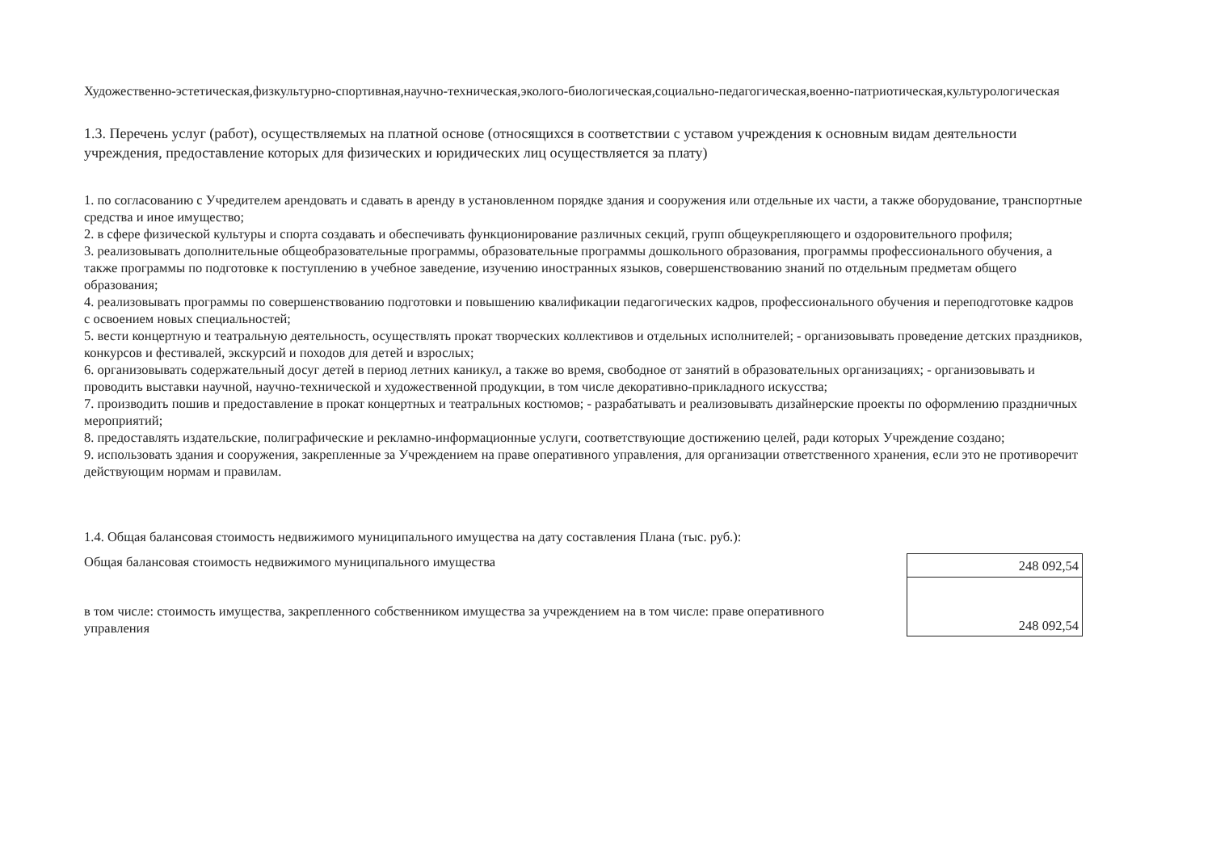Художественно-эстетическая,физкультурно-спортивная,научно-техническая,эколого-биологическая,социально-педагогическая,военно-патриотическая,культурологическая
1.3. Перечень услуг (работ), осуществляемых на платной основе (относящихся в соответствии с уставом учреждения к основным видам деятельности учреждения, предоставление которых для физических и юридических лиц осуществляется за плату)
1. по согласованию с Учредителем арендовать и сдавать в аренду в установленном порядке здания и сооружения или отдельные их части, а также оборудование, транспортные средства и иное имущество;
2. в сфере физической культуры и спорта создавать и обеспечивать функционирование различных секций, групп общеукрепляющего и оздоровительного профиля;
3. реализовывать дополнительные общеобразовательные программы, образовательные программы дошкольного образования, программы профессионального обучения, а также программы по подготовке к поступлению в учебное заведение, изучению иностранных языков, совершенствованию знаний по отдельным предметам общего образования;
4. реализовывать программы по совершенствованию подготовки и повышению квалификации педагогических кадров, профессионального обучения и переподготовке кадров с освоением новых специальностей;
5. вести концертную и театральную деятельность, осуществлять прокат творческих коллективов и отдельных исполнителей; - организовывать проведение детских праздников, конкурсов и фестивалей, экскурсий и походов для детей и взрослых;
6. организовывать содержательный досуг детей в период летних каникул, а также во время, свободное от занятий в образовательных организациях; - организовывать и проводить выставки научной, научно-технической и художественной продукции, в том числе декоративно-прикладного искусства;
7. производить пошив и предоставление в прокат концертных и театральных костюмов; - разрабатывать и реализовывать дизайнерские проекты по оформлению праздничных мероприятий;
8. предоставлять издательские, полиграфические и рекламно-информационные услуги, соответствующие достижению целей, ради которых Учреждение создано;
9. использовать здания и сооружения, закрепленные за Учреждением на праве оперативного управления, для организации ответственного хранения, если это не противоречит действующим нормам и правилам.
1.4. Общая балансовая стоимость недвижимого муниципального имущества на дату составления Плана (тыс. руб.):
Общая балансовая стоимость недвижимого муниципального имущества
в том числе: стоимость имущества, закрепленного собственником имущества за учреждением на в том числе: праве оперативного управления
| 248 092,54 |
| 248 092,54 |